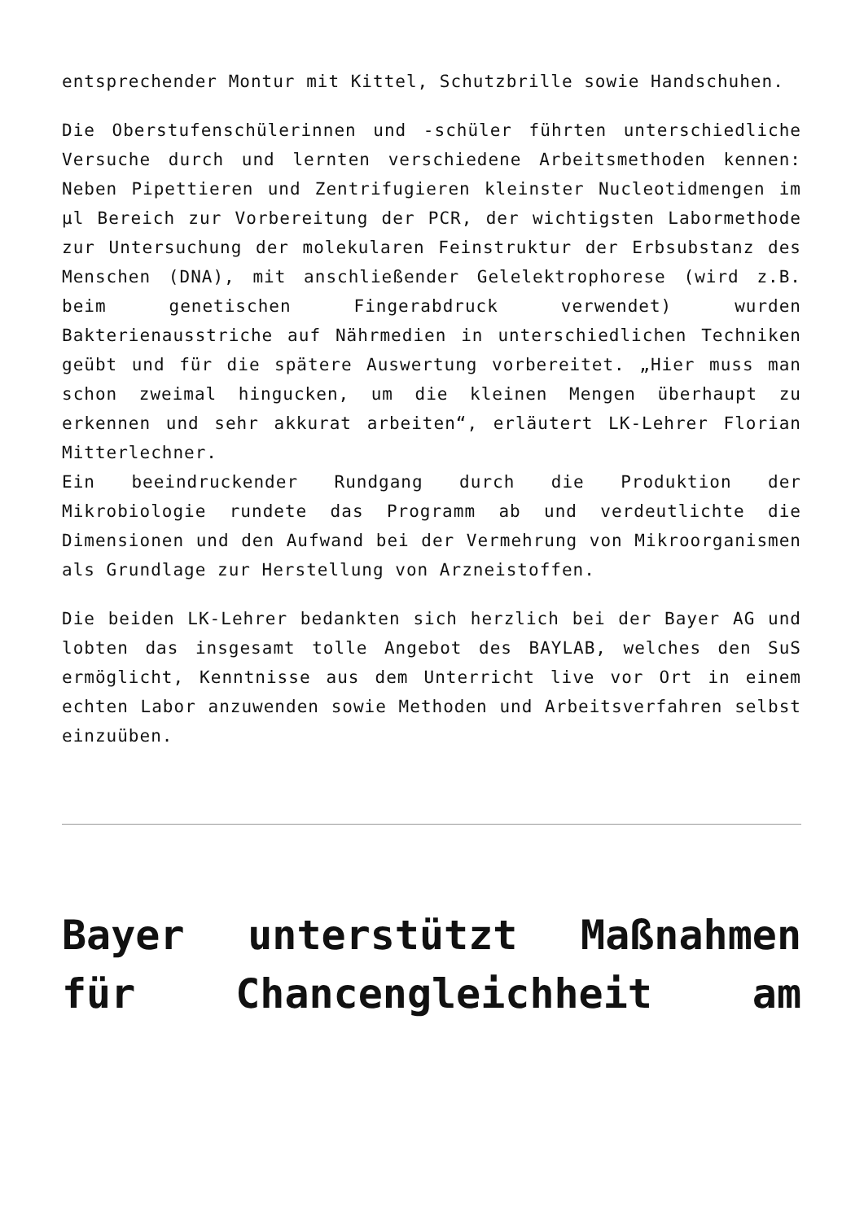entsprechender Montur mit Kittel, Schutzbrille sowie Handschuhen.
Die Oberstufenschülerinnen und -schüler führten unterschiedliche Versuche durch und lernten verschiedene Arbeitsmethoden kennen: Neben Pipettieren und Zentrifugieren kleinster Nucleotidmengen im µl Bereich zur Vorbereitung der PCR, der wichtigsten Labormethode zur Untersuchung der molekularen Feinstruktur der Erbsubstanz des Menschen (DNA), mit anschließender Gelelektrophorese (wird z.B. beim genetischen Fingerabdruck verwendet) wurden Bakterienausstriche auf Nährmedien in unterschiedlichen Techniken geübt und für die spätere Auswertung vorbereitet. „Hier muss man schon zweimal hingucken, um die kleinen Mengen überhaupt zu erkennen und sehr akkurat arbeiten“, erläutert LK-Lehrer Florian Mitterlechner.
Ein beeindruckender Rundgang durch die Produktion der Mikrobiologie rundete das Programm ab und verdeutlichte die Dimensionen und den Aufwand bei der Vermehrung von Mikroorganismen als Grundlage zur Herstellung von Arzneistoffen.
Die beiden LK-Lehrer bedankten sich herzlich bei der Bayer AG und lobten das insgesamt tolle Angebot des BAYLAB, welches den SuS ermöglicht, Kenntnisse aus dem Unterricht live vor Ort in einem echten Labor anzuwenden sowie Methoden und Arbeitsverfahren selbst einzuüben.
Bayer unterstützt Maßnahmen für Chancengleichheit am